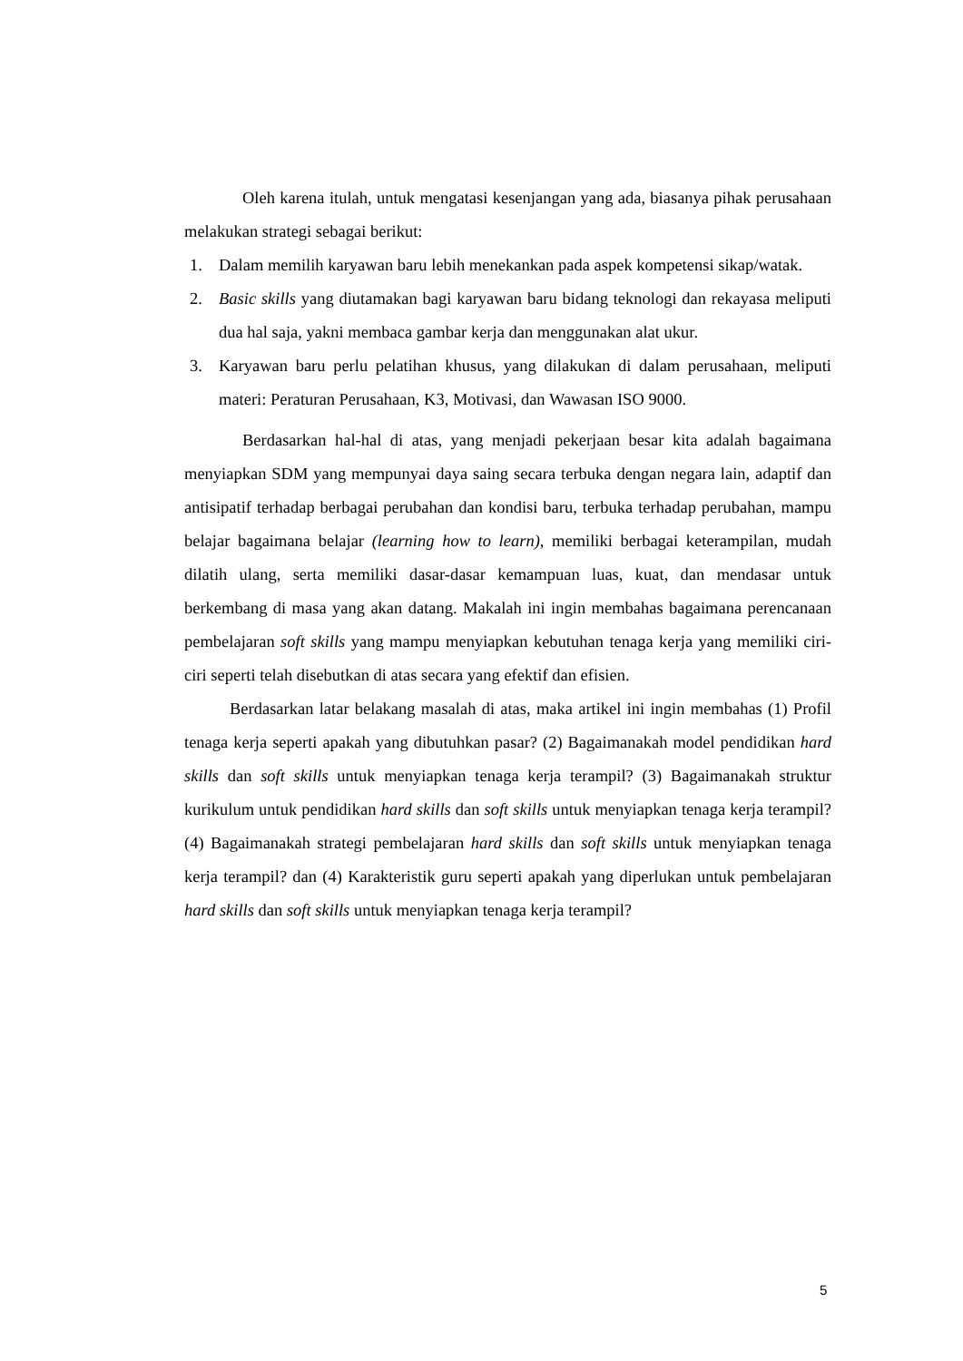Oleh karena itulah, untuk mengatasi kesenjangan yang ada, biasanya pihak perusahaan melakukan strategi sebagai berikut:
1. Dalam memilih karyawan baru lebih menekankan pada aspek kompetensi sikap/watak.
2. Basic skills yang diutamakan bagi karyawan baru bidang teknologi dan rekayasa meliputi dua hal saja, yakni membaca gambar kerja dan menggunakan alat ukur.
3. Karyawan baru perlu pelatihan khusus, yang dilakukan di dalam perusahaan, meliputi materi: Peraturan Perusahaan, K3, Motivasi, dan Wawasan ISO 9000.
Berdasarkan hal-hal di atas, yang menjadi pekerjaan besar kita adalah bagaimana menyiapkan SDM yang mempunyai daya saing secara terbuka dengan negara lain, adaptif dan antisipatif terhadap berbagai perubahan dan kondisi baru, terbuka terhadap perubahan, mampu belajar bagaimana belajar (learning how to learn), memiliki berbagai keterampilan, mudah dilatih ulang, serta memiliki dasar-dasar kemampuan luas, kuat, dan mendasar untuk berkembang di masa yang akan datang. Makalah ini ingin membahas bagaimana perencanaan pembelajaran soft skills yang mampu menyiapkan kebutuhan tenaga kerja yang memiliki ciri-ciri seperti telah disebutkan di atas secara yang efektif dan efisien.
Berdasarkan latar belakang masalah di atas, maka artikel ini ingin membahas (1) Profil tenaga kerja seperti apakah yang dibutuhkan pasar? (2) Bagaimanakah model pendidikan hard skills dan soft skills untuk menyiapkan tenaga kerja terampil? (3) Bagaimanakah struktur kurikulum untuk pendidikan hard skills dan soft skills untuk menyiapkan tenaga kerja terampil? (4) Bagaimanakah strategi pembelajaran hard skills dan soft skills untuk menyiapkan tenaga kerja terampil? dan (4) Karakteristik guru seperti apakah yang diperlukan untuk pembelajaran hard skills dan soft skills untuk menyiapkan tenaga kerja terampil?
5